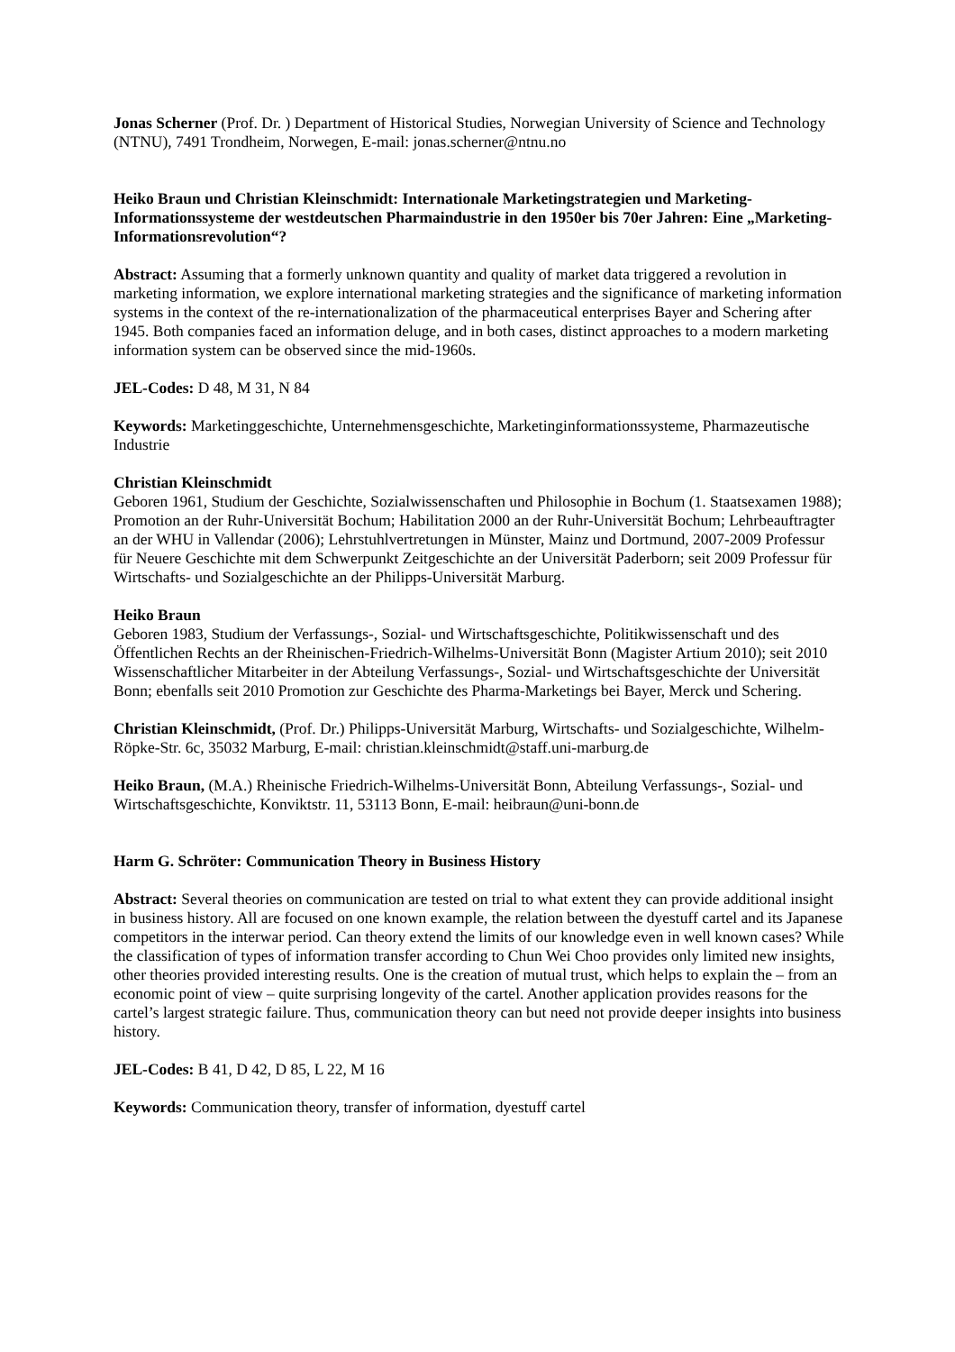Jonas Scherner (Prof. Dr. ) Department of Historical Studies, Norwegian University of Science and Technology (NTNU), 7491 Trondheim, Norwegen, E-mail: jonas.scherner@ntnu.no
Heiko Braun und Christian Kleinschmidt: Internationale Marketingstrategien und Marketing-Informationssysteme der westdeutschen Pharmaindustrie in den 1950er bis 70er Jahren: Eine „Marketing-Informationsrevolution“?
Abstract: Assuming that a formerly unknown quantity and quality of market data triggered a revolution in marketing information, we explore international marketing strategies and the significance of marketing information systems in the context of the re-internationalization of the pharmaceutical enterprises Bayer and Schering after 1945. Both companies faced an information deluge, and in both cases, distinct approaches to a modern marketing information system can be observed since the mid-1960s.
JEL-Codes: D 48, M 31, N 84
Keywords: Marketinggeschichte, Unternehmensgeschichte, Marketinginformationssysteme, Pharmazeutische Industrie
Christian Kleinschmidt
Geboren 1961, Studium der Geschichte, Sozialwissenschaften und Philosophie in Bochum (1. Staatsexamen 1988); Promotion an der Ruhr-Universität Bochum; Habilitation 2000 an der Ruhr-Universität Bochum; Lehrbeauftragter an der WHU in Vallendar (2006); Lehrstuhlvertretungen in Münster, Mainz und Dortmund, 2007-2009 Professur für Neuere Geschichte mit dem Schwerpunkt Zeitgeschichte an der Universität Paderborn; seit 2009 Professur für Wirtschafts- und Sozialgeschichte an der Philipps-Universität Marburg.
Heiko Braun
Geboren 1983, Studium der Verfassungs-, Sozial- und Wirtschaftsgeschichte, Politikwissenschaft und des Öffentlichen Rechts an der Rheinischen-Friedrich-Wilhelms-Universität Bonn (Magister Artium 2010); seit 2010 Wissenschaftlicher Mitarbeiter in der Abteilung Verfassungs-, Sozial- und Wirtschaftsgeschichte der Universität Bonn; ebenfalls seit 2010 Promotion zur Geschichte des Pharma-Marketings bei Bayer, Merck und Schering.
Christian Kleinschmidt, (Prof. Dr.) Philipps-Universität Marburg, Wirtschafts- und Sozialgeschichte, Wilhelm-Röpke-Str. 6c, 35032 Marburg, E-mail: christian.kleinschmidt@staff.uni-marburg.de
Heiko Braun, (M.A.) Rheinische Friedrich-Wilhelms-Universität Bonn, Abteilung Verfassungs-, Sozial- und Wirtschaftsgeschichte, Konviktstr. 11, 53113 Bonn, E-mail: heibraun@uni-bonn.de
Harm G. Schröter: Communication Theory in Business History
Abstract: Several theories on communication are tested on trial to what extent they can provide additional insight in business history. All are focused on one known example, the relation between the dyestuff cartel and its Japanese competitors in the interwar period. Can theory extend the limits of our knowledge even in well known cases? While the classification of types of information transfer according to Chun Wei Choo provides only limited new insights, other theories provided interesting results. One is the creation of mutual trust, which helps to explain the – from an economic point of view – quite surprising longevity of the cartel. Another application provides reasons for the cartel’s largest strategic failure. Thus, communication theory can but need not provide deeper insights into business history.
JEL-Codes: B 41, D 42, D 85, L 22, M 16
Keywords: Communication theory, transfer of information, dyestuff cartel